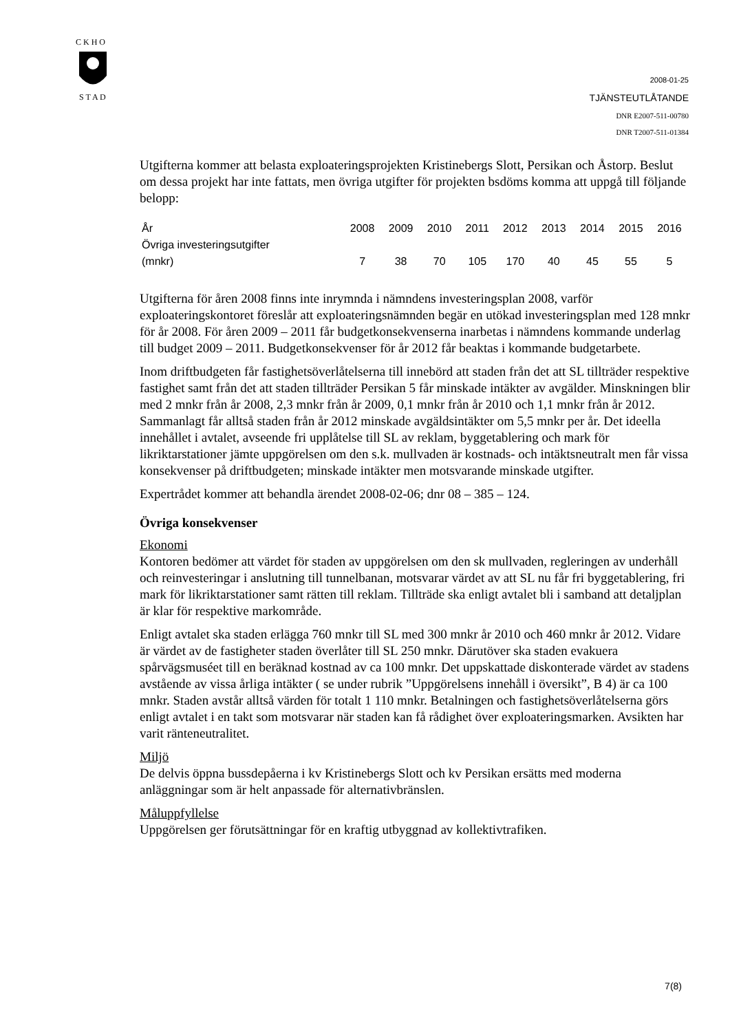C K H O
S T A D
2008-01-25
TJÄNSTEUTLÅTANDE
DNR E2007-511-00780
DNR T2007-511-01384
Utgifterna kommer att belasta exploateringsprojekten Kristinebergs Slott, Persikan och Åstorp. Beslut om dessa projekt har inte fattats, men övriga utgifter för projekten bsdöms komma att uppgå till följande belopp:
| År | 2008 | 2009 | 2010 | 2011 | 2012 | 2013 | 2014 | 2015 | 2016 |
| Övriga investeringsutgifter (mnkr) | 7 | 38 | 70 | 105 | 170 | 40 | 45 | 55 | 5 |
Utgifterna för åren 2008 finns inte inrymnda i nämndens investeringsplan 2008, varför exploateringskontoret föreslår att exploateringsnämnden begär en utökad investeringsplan med 128 mnkr för år 2008. För åren 2009 – 2011 får budgetkonsekvenserna inarbetas i nämndens kommande underlag till budget 2009 – 2011. Budgetkonsekvenser för år 2012 får beaktas i kommande budgetarbete.
Inom driftbudgeten får fastighetsöverlåtelserna till innebörd att staden från det att SL tillträder respektive fastighet samt från det att staden tillträder Persikan 5 får minskade intäkter av avgälder. Minskningen blir med 2 mnkr från år 2008, 2,3 mnkr från år 2009, 0,1 mnkr från år 2010 och 1,1 mnkr från år 2012. Sammanlagt får alltså staden från år 2012 minskade avgäldsintäkter om 5,5 mnkr per år. Det ideella innehållet i avtalet, avseende fri upplåtelse till SL av reklam, byggetablering och mark för likriktarstationer jämte uppgörelsen om den s.k. mullvaden är kostnads- och intäktsneutralt men får vissa konsekvenser på driftbudgeten; minskade intäkter men motsvarande minskade utgifter.
Expertrådet kommer att behandla ärendet 2008-02-06; dnr 08 – 385 – 124.
Övriga konsekvenser
Ekonomi
Kontoren bedömer att värdet för staden av uppgörelsen om den sk mullvaden, regleringen av underhåll och reinvesteringar i anslutning till tunnelbanan, motsvarar värdet av att SL nu får fri byggetablering, fri mark för likriktarstationer samt rätten till reklam. Tillträde ska enligt avtalet bli i samband att detaljplan är klar för respektive markområde.
Enligt avtalet ska staden erlägga 760 mnkr till SL med 300 mnkr år 2010 och 460 mnkr år 2012. Vidare är värdet av de fastigheter staden överlåter till SL 250 mnkr. Därutöver ska staden evakuera spårvägsmuséet till en beräknad kostnad av ca 100 mnkr. Det uppskattade diskonterade värdet av stadens avstående av vissa årliga intäkter ( se under rubrik ”Uppgörelsens innehåll i översikt”, B 4) är ca 100 mnkr. Staden avstår alltså värden för totalt 1 110 mnkr. Betalningen och fastighetsöverlåtelserna görs enligt avtalet i en takt som motsvarar när staden kan få rådighet över exploateringsmarken. Avsikten har varit ränteneutralitet.
Miljö
De delvis öppna bussdepåerna i kv Kristinebergs Slott och kv Persikan ersätts med moderna anläggningar som är helt anpassade för alternativbränslen.
Måluppfyllelse
Uppgörelsen ger förutsättningar för en kraftig utbyggnad av kollektivtrafiken.
7(8)